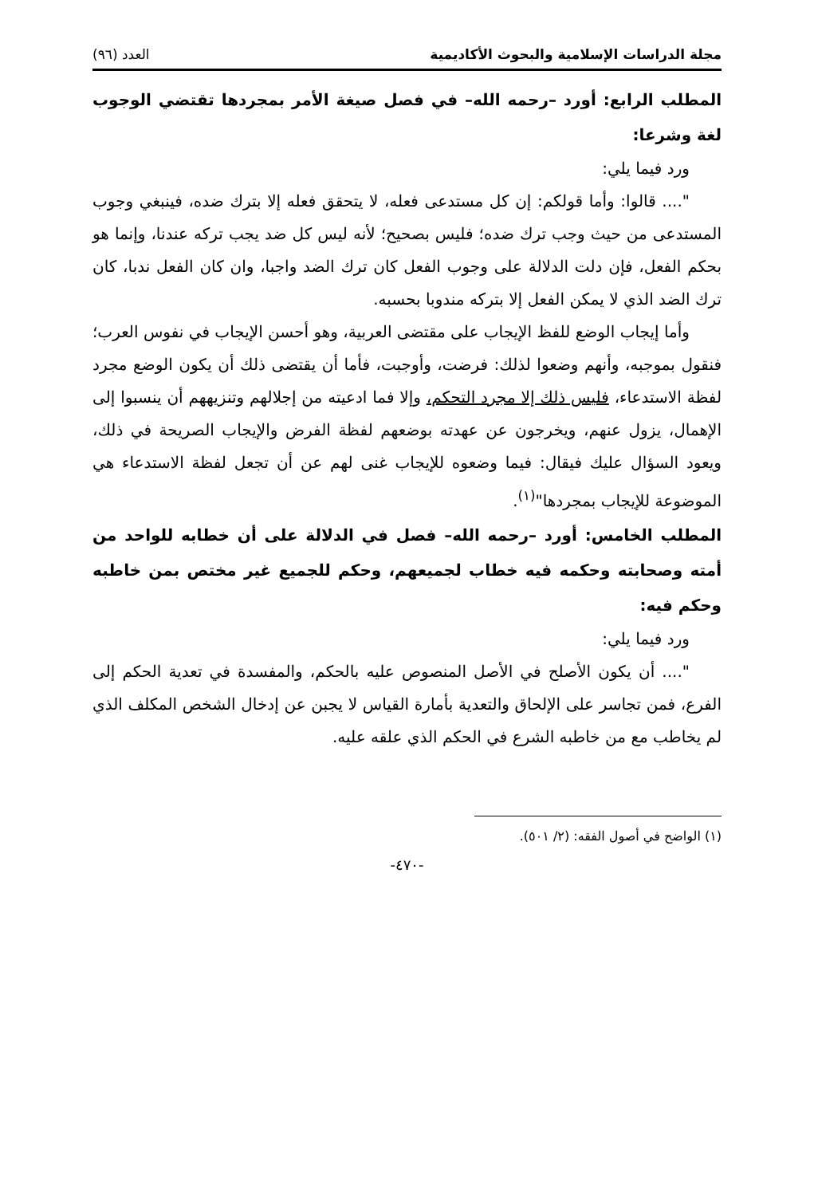مجلة الدراسات الإسلامية والبحوث الأكاديمية العدد (٩٦)
المطلب الرابع: أورد –رحمه الله– في فصل صيغة الأمر بمجردها تقتضي الوجوب لغة وشرعا:
ورد فيما يلي:
".... قالوا: وأما قولكم: إن كل مستدعى فعله، لا يتحقق فعله إلا بترك ضده، فينبغي وجوب المستدعى من حيث وجب ترك ضده؛ فليس بصحيح؛ لأنه ليس كل ضد يجب تركه عندنا، وإنما هو بحكم الفعل، فإن دلت الدلالة على وجوب الفعل كان ترك الضد واجبا، وان كان الفعل ندبا، كان ترك الضد الذي لا يمكن الفعل إلا بتركه مندوبا بحسبه.
وأما إيجاب الوضع للفظ الإيجاب على مقتضى العربية، وهو أحسن الإيجاب في نفوس العرب؛ فنقول بموجبه، وأنهم وضعوا لذلك: فرضت، وأوجبت، فأما أن يقتضى ذلك أن يكون الوضع مجرد لفظة الاستدعاء، فليس ذلك إلا مجرد التحكم، وإلا فما ادعيته من إجلالهم وتنزيههم أن ينسبوا إلى الإهمال، يزول عنهم، ويخرجون عن عهدته بوضعهم لفظة الفرض والإيجاب الصريحة في ذلك، ويعود السؤال عليك فيقال: فيما وضعوه للإيجاب غنى لهم عن أن تجعل لفظة الاستدعاء هي الموضوعة للإيجاب بمجردها"<sup>(١)</sup>.
المطلب الخامس: أورد –رحمه الله– فصل في الدلالة على أن خطابه للواحد من أمته وصحابته وحكمه فيه خطاب لجميعهم، وحكم للجميع غير مختص بمن خاطبه وحكم فيه:
ورد فيما يلي:
".... أن يكون الأصلح في الأصل المنصوص عليه بالحكم، والمفسدة في تعدية الحكم إلى الفرع، فمن تجاسر على الإلحاق والتعدية بأمارة القياس لا يجبن عن إدخال الشخص المكلف الذي لم يخاطب مع من خاطبه الشرع في الحكم الذي علقه عليه.
(١) الواضح في أصول الفقه: (٢/ ٥٠١).
-٤٧٠-